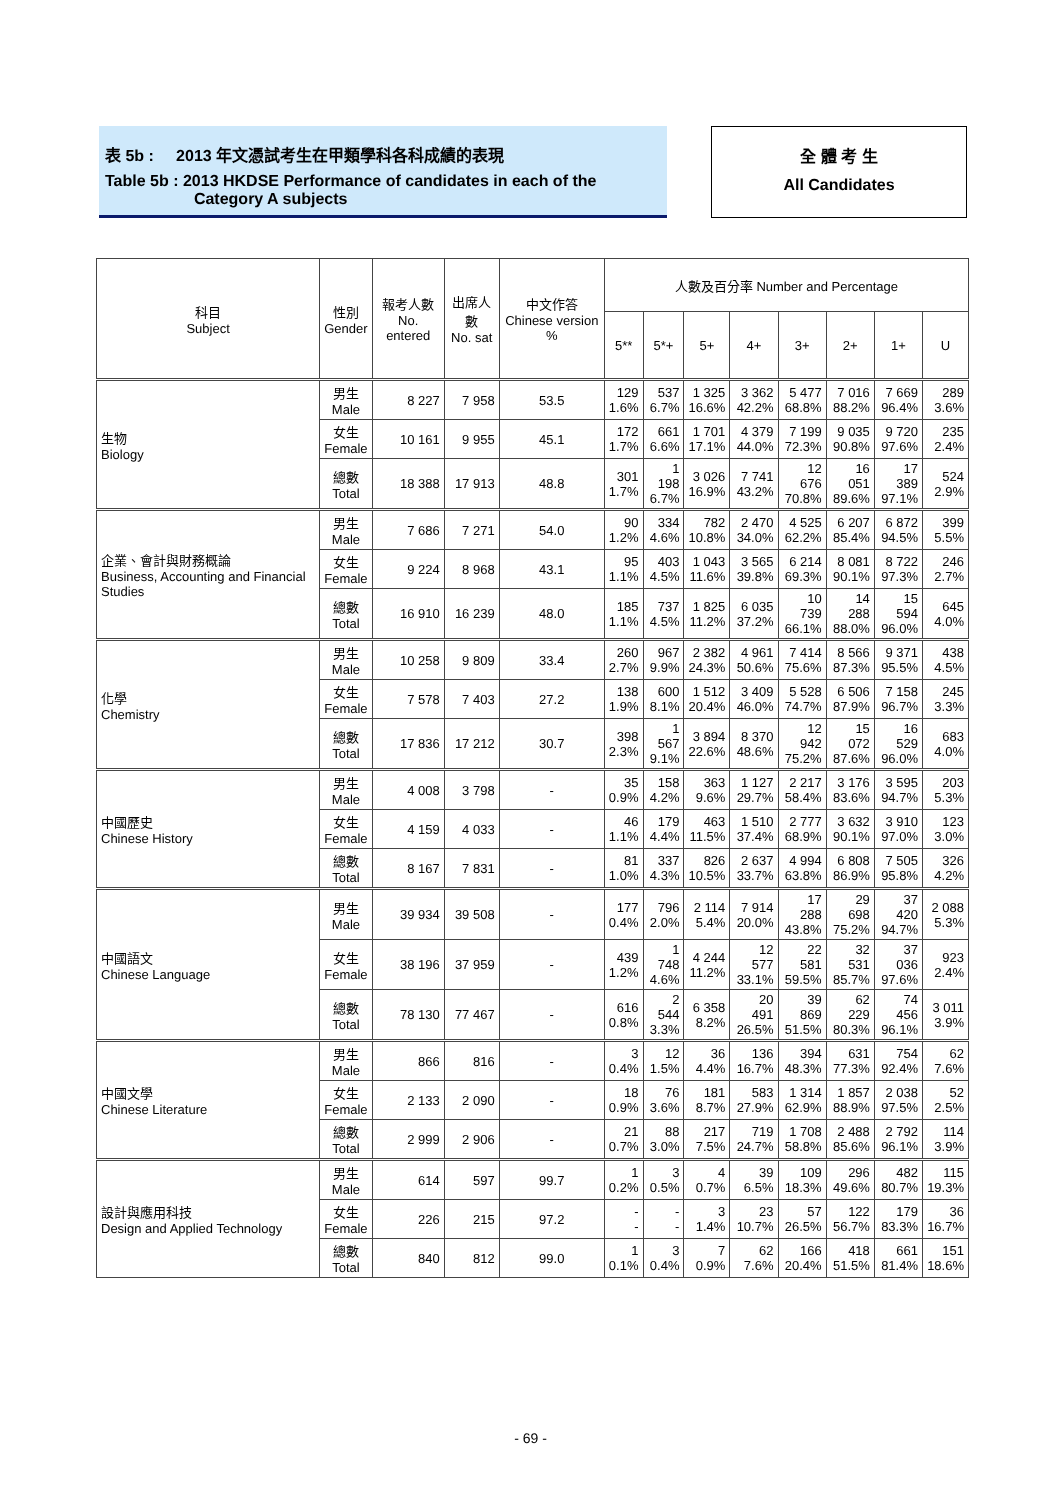表 5b : 2013 年文憑試考生在甲類學科各科成績的表現
Table 5b : 2013 HKDSE Performance of candidates in each of the
Category A subjects
全 體 考 生
All Candidates
| 科目 Subject | 性別 Gender | 報考人數 No. entered | 出席人數 No. sat | 中文作答 Chinese version % | 人數及百分率 Number and Percentage | | | | | | | |
| --- | --- | --- | --- | --- | --- | --- | --- | --- | --- | --- | --- | --- |
| | | | | | 5** | 5*+ | 5+ | 4+ | 3+ | 2+ | 1+ | U |
| 生物 Biology | 男生 Male | 8 227 | 7 958 | 53.5 | 129 1.6% | 537 6.7% | 1 325 16.6% | 3 362 42.2% | 5 477 68.8% | 7 016 88.2% | 7 669 96.4% | 289 3.6% |
| | 女生 Female | 10 161 | 9 955 | 45.1 | 172 1.7% | 661 6.6% | 1 701 17.1% | 4 379 44.0% | 7 199 72.3% | 9 035 90.8% | 9 720 97.6% | 235 2.4% |
| | 總數 Total | 18 388 | 17 913 | 48.8 | 301 1.7% | 1 198 6.7% | 3 026 16.9% | 7 741 43.2% | 12 676 70.8% | 16 051 89.6% | 17 389 97.1% | 524 2.9% |
| 企業、會計與財務概論 Business, Accounting and Financial Studies | 男生 Male | 7 686 | 7 271 | 54.0 | 90 1.2% | 334 4.6% | 782 10.8% | 2 470 34.0% | 4 525 62.2% | 6 207 85.4% | 6 872 94.5% | 399 5.5% |
| | 女生 Female | 9 224 | 8 968 | 43.1 | 95 1.1% | 403 4.5% | 1 043 11.6% | 3 565 39.8% | 6 214 69.3% | 8 081 90.1% | 8 722 97.3% | 246 2.7% |
| | 總數 Total | 16 910 | 16 239 | 48.0 | 185 1.1% | 737 4.5% | 1 825 11.2% | 6 035 37.2% | 10 739 66.1% | 14 288 88.0% | 15 594 96.0% | 645 4.0% |
| 化學 Chemistry | 男生 Male | 10 258 | 9 809 | 33.4 | 260 2.7% | 967 9.9% | 2 382 24.3% | 4 961 50.6% | 7 414 75.6% | 8 566 87.3% | 9 371 95.5% | 438 4.5% |
| | 女生 Female | 7 578 | 7 403 | 27.2 | 138 1.9% | 600 8.1% | 1 512 20.4% | 3 409 46.0% | 5 528 74.7% | 6 506 87.9% | 7 158 96.7% | 245 3.3% |
| | 總數 Total | 17 836 | 17 212 | 30.7 | 398 2.3% | 1 567 9.1% | 3 894 22.6% | 8 370 48.6% | 12 942 75.2% | 15 072 87.6% | 16 529 96.0% | 683 4.0% |
| 中國歷史 Chinese History | 男生 Male | 4 008 | 3 798 | - | 35 0.9% | 158 4.2% | 363 9.6% | 1 127 29.7% | 2 217 58.4% | 3 176 83.6% | 3 595 94.7% | 203 5.3% |
| | 女生 Female | 4 159 | 4 033 | - | 46 1.1% | 179 4.4% | 463 11.5% | 1 510 37.4% | 2 777 68.9% | 3 632 90.1% | 3 910 97.0% | 123 3.0% |
| | 總數 Total | 8 167 | 7 831 | - | 81 1.0% | 337 4.3% | 826 10.5% | 2 637 33.7% | 4 994 63.8% | 6 808 86.9% | 7 505 95.8% | 326 4.2% |
| 中國語文 Chinese Language | 男生 Male | 39 934 | 39 508 | - | 177 0.4% | 796 2.0% | 2 114 5.4% | 7 914 20.0% | 17 288 43.8% | 29 698 75.2% | 37 420 94.7% | 2 088 5.3% |
| | 女生 Female | 38 196 | 37 959 | - | 439 1.2% | 1 748 4.6% | 4 244 11.2% | 12 577 33.1% | 22 581 59.5% | 32 531 85.7% | 37 036 97.6% | 923 2.4% |
| | 總數 Total | 78 130 | 77 467 | - | 616 0.8% | 2 544 3.3% | 6 358 8.2% | 20 491 26.5% | 39 869 51.5% | 62 229 80.3% | 74 456 96.1% | 3 011 3.9% |
| 中國文學 Chinese Literature | 男生 Male | 866 | 816 | - | 3 0.4% | 12 1.5% | 36 4.4% | 136 16.7% | 394 48.3% | 631 77.3% | 754 92.4% | 62 7.6% |
| | 女生 Female | 2 133 | 2 090 | - | 18 0.9% | 76 3.6% | 181 8.7% | 583 27.9% | 1 314 62.9% | 1 857 88.9% | 2 038 97.5% | 52 2.5% |
| | 總數 Total | 2 999 | 2 906 | - | 21 0.7% | 88 3.0% | 217 7.5% | 719 24.7% | 1 708 58.8% | 2 488 85.6% | 2 792 96.1% | 114 3.9% |
| 設計與應用科技 Design and Applied Technology | 男生 Male | 614 | 597 | 99.7 | 1 0.2% | 3 0.5% | 4 0.7% | 39 6.5% | 109 18.3% | 296 49.6% | 482 80.7% | 115 19.3% |
| | 女生 Female | 226 | 215 | 97.2 | - - | - - | 3 1.4% | 23 10.7% | 57 26.5% | 122 56.7% | 179 83.3% | 36 16.7% |
| | 總數 Total | 840 | 812 | 99.0 | 1 0.1% | 3 0.4% | 7 0.9% | 62 7.6% | 166 20.4% | 418 51.5% | 661 81.4% | 151 18.6% |
- 69 -